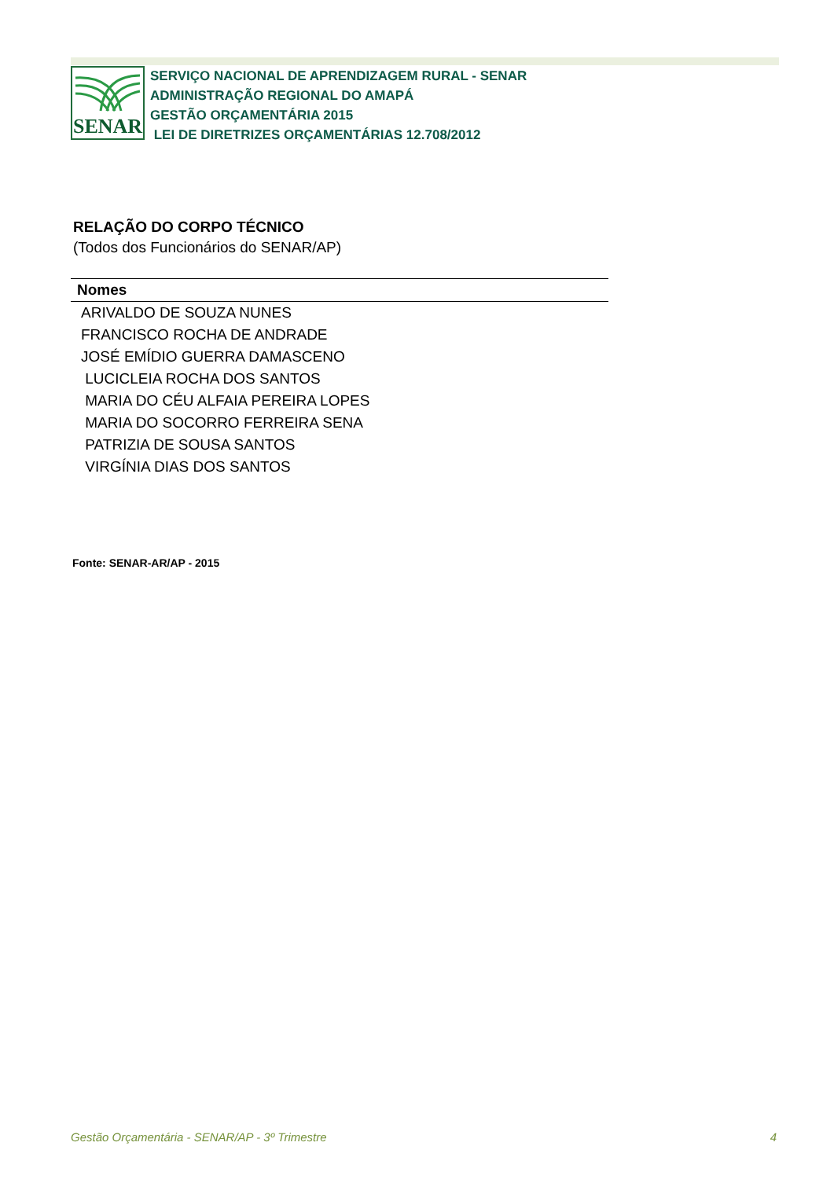SENAR
SERVIÇO NACIONAL DE APRENDIZAGEM RURAL - SENAR
ADMINISTRAÇÃO REGIONAL DO AMAPÁ
GESTÃO ORÇAMENTÁRIA 2015
LEI DE DIRETRIZES ORÇAMENTÁRIAS 12.708/2012
RELAÇÃO DO CORPO TÉCNICO
(Todos dos Funcionários do SENAR/AP)
| Nomes |
| --- |
| ARIVALDO DE SOUZA NUNES |
| FRANCISCO ROCHA DE ANDRADE |
| JOSÉ EMÍDIO GUERRA DAMASCENO |
| LUCICLEIA ROCHA DOS SANTOS |
| MARIA DO CÉU ALFAIA PEREIRA LOPES |
| MARIA DO SOCORRO FERREIRA SENA |
| PATRIZIA DE SOUSA SANTOS |
| VIRGÍNIA DIAS DOS SANTOS |
Fonte: SENAR-AR/AP - 2015
Gestão Orçamentária - SENAR/AP - 3º Trimestre 4